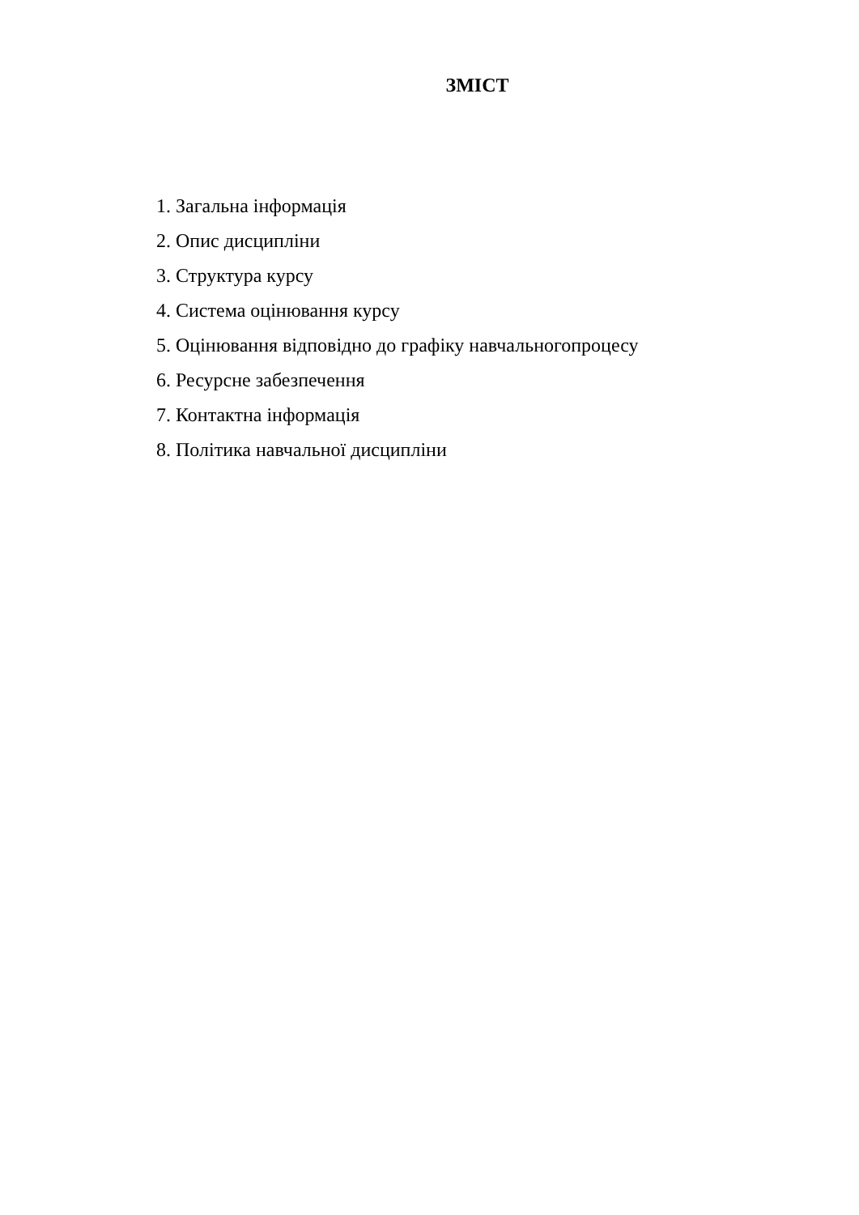ЗМІСТ
1. Загальна інформація
2. Опис дисципліни
3. Структура курсу
4. Система оцінювання курсу
5. Оцінювання відповідно до графіку навчальногопроцесу
6. Ресурсне забезпечення
7. Контактна інформація
8. Політика навчальної дисципліни